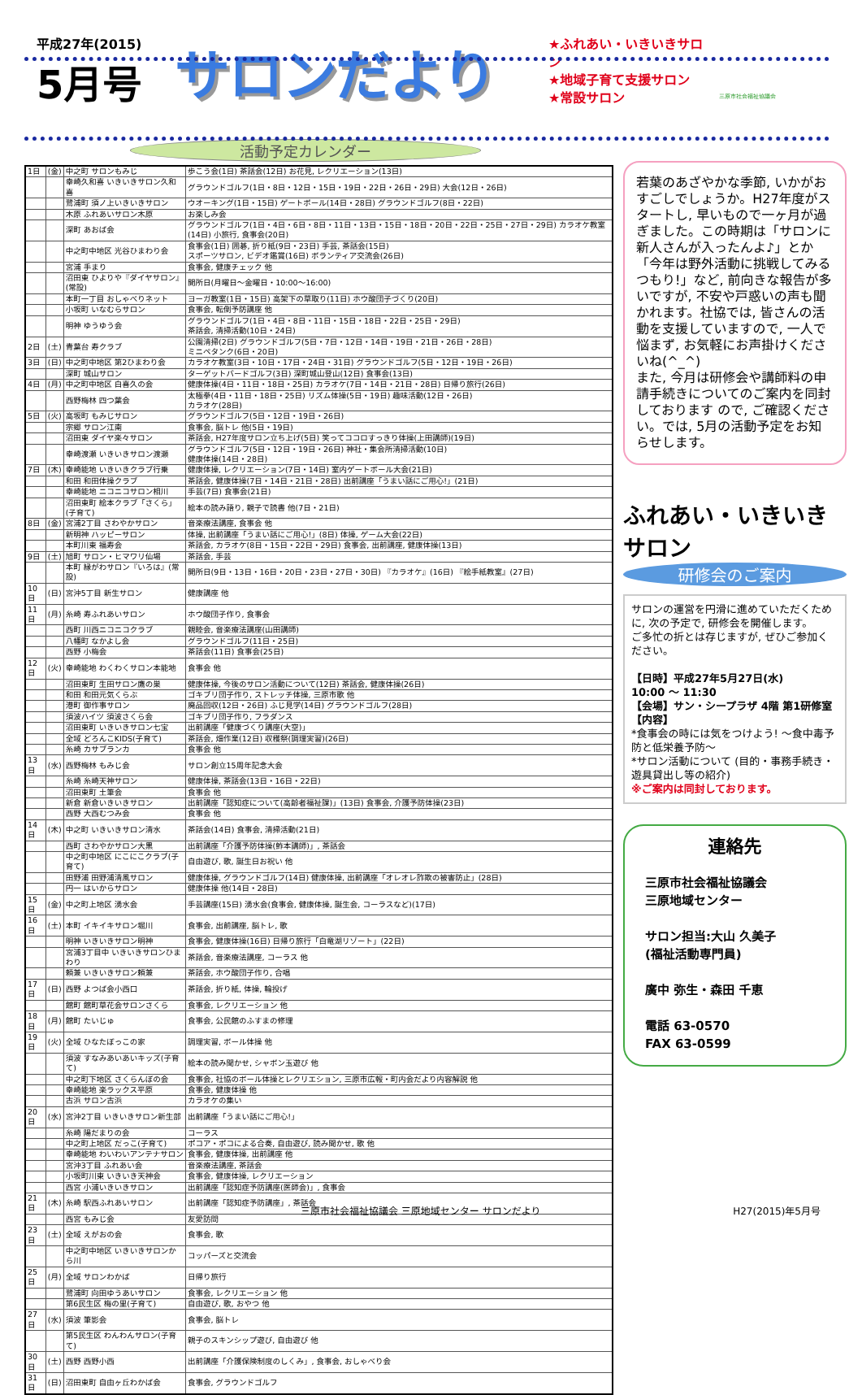平成27年(2015)
5月号
サロンだより
★ふれあい・いきいきサロン
★地域子育て支援サロン
★常設サロン
三原市社会福祉協議会
活動予定カレンダー
| 1日 | (金) | 中之町 サロンもみじ | 歩こう会(1日) 茶話会(12日) お花見, レクリエーション(13日) |
| | | 幸崎久和喜 いきいきサロン久和喜 | グラウンドゴルフ(1日・8日・12日・15日・19日・22日・26日・29日) 大会(12日・26日) |
| | | 鷺浦町 須ノ上いきいきサロン | ウオーキング(1日・15日) ゲートボール(14日・28日) グラウンドゴルフ(8日・22日) |
| | | 木原 ふれあいサロン木原 | お楽しみ会 |
| | | 深町 あおば会 | グラウンドゴルフ(1日・4日・6日・8日・11日・13日・15日・18日・20日・22日・25日・27日・29日) カラオケ教室(14日) 小旅行, 食事会(20日) |
| | | 中之町中地区 光谷ひまわり会 | 食事会(1日) 囲碁, 折り紙(9日・23日) 手芸, 茶話会(15日) スポーツサロン, ビデオ鑑賞(16日) ボランティア交流会(26日) |
| | | 宮浦 手まり | 食事会, 健康チェック 他 |
| | | 沼田東 ひよりや『ダイヤサロン』(常設) | 開所日(月曜日～金曜日・10:00～16:00) |
| | | 本町一丁目 おしゃべりネット | ヨーガ教室(1日・15日) 高架下の草取り(11日) ホウ酸団子づくり(20日) |
| | | 小坂町 いなむらサロン | 食事会, 転倒予防講座 他 |
| | | 明神 ゆうゆう会 | グラウンドゴルフ(1日・4日・8日・11日・15日・18日・22日・25日・29日) 茶話会, 清掃活動(10日・24日) |
| 2日 | (土) | 青葉台 寿クラブ | 公園清掃(2日) グラウンドゴルフ(5日・7日・12日・14日・19日・21日・26日・28日) ミニペタンク(6日・20日) |
| 3日 | (日) | 中之町中地区 第2ひまわり会 | カラオケ教室(3日・10日・17日・24日・31日) グラウンドゴルフ(5日・12日・19日・26日) |
| | | 深町 城山サロン | ターゲットバードゴルフ(3日) 深町城山登山(12日) 食事会(13日) |
| 4日 | (月) | 中之町中地区 白喜久の会 | 健康体操(4日・11日・18日・25日) カラオケ(7日・14日・21日・28日) 日帰り旅行(26日) |
| | | 西野梅林 四つ葉会 | 太極拳(4日・11日・18日・25日) リズム体操(5日・19日) 趣味活動(12日・26日) カラオケ(28日) |
| 5日 | (火) | 高坂町 もみじサロン | グラウンドゴルフ(5日・12日・19日・26日) |
| | | 宗郷 サロン江南 | 食事会, 脳トレ 他(5日・19日) |
| | | 沼田東 ダイヤ楽々サロン | 茶話会, H27年度サロン立ち上げ(5日) 笑ってココロすっきり体操(上田講師)(19日) |
| | | 幸崎渡瀬 いきいきサロン渡瀬 | グラウンドゴルフ(5日・12日・19日・26日) 神社・集会所清掃活動(10日) 健康体操(14日・28日) |
| 7日 | (木) | 幸崎能地 いきいきクラブ行乗 | 健康体操, レクリエーション(7日・14日) 室内ゲートボール大会(21日) |
| | | 和田 和田体操クラブ | 茶話会, 健康体操(7日・14日・21日・28日) 出前講座「うまい話にご用心!」(21日) |
| | | 幸崎能地 ニコニコサロン相川 | 手芸(7日) 食事会(21日) |
| | | 沼田東町 絵本クラブ「さくら」(子育て) | 絵本の読み語り, 親子で読書 他(7日・21日) |
| 8日 | (金) | 宮浦2丁目 さわやかサロン | 音楽療法講座, 食事会 他 |
| | | 新明神 ハッピーサロン | 体操, 出前講座「うまい話にご用心!」(8日) 体操, ゲーム大会(22日) |
| | | 本町川東 福寿会 | 茶話会, カラオケ(8日・15日・22日・29日) 食事会, 出前講座, 健康体操(13日) |
| 9日 | (土) | 旭町 サロン・ヒマワリ仙場 | 茶話会, 手芸 |
| | | 本町 縁がわサロン『いろは』(常設) | 開所日(9日・13日・16日・20日・23日・27日・30日) 『カラオケ』(16日) 『絵手紙教室』(27日) |
| 10日 | (日) | 宮沖5丁目 新生サロン | 健康講座 他 |
| 11日 | (月) | 糸崎 寿ふれあいサロン | ホウ酸団子作り, 食事会 |
| | | 西町 川西ニコニコクラブ | 親睦会, 音楽療法講座(山田講師) |
| | | 八幡町 なかよし会 | グラウンドゴルフ(11日・25日) |
| | | 西野 小梅会 | 茶話会(11日) 食事会(25日) |
| 12日 | (火) | 幸崎能地 わくわくサロン本能地 | 食事会 他 |
| | | 沼田東町 生田サロン鷹の巣 | 健康体操, 今後のサロン活動について(12日) 茶話会, 健康体操(26日) |
| | | 和田 和田元気くらぶ | ゴキブリ団子作り, ストレッチ体操, 三原市歌 他 |
| | | 港町 御作事サロン | 廃品回収(12日・26日) ふじ見学(14日) グラウンドゴルフ(28日) |
| | | 須波ハイツ 須波さくら会 | ゴキブリ団子作り, フラダンス |
| | | 沼田東町 いきいきサロン七宝 | 出前講座「健康づくり講座(大空)」 |
| | | 全域 どろんこKIDS(子育て) | 茶話会, 畑作業(12日) 収穫祭(調理実習)(26日) |
| | | 糸崎 カサブランカ | 食事会 他 |
| 13日 | (水) | 西野梅林 もみじ会 | サロン創立15周年記念大会 |
| | | 糸崎 糸崎天神サロン | 健康体操, 茶話会(13日・16日・22日) |
| | | 沼田東町 土筆会 | 食事会 他 |
| | | 新倉 新倉いきいきサロン | 出前講座「認知症について(高齢者福祉課)」(13日) 食事会, 介護予防体操(23日) |
| | | 西野 大西むつみ会 | 食事会 他 |
| 14日 | (木) | 中之町 いきいきサロン清水 | 茶話会(14日) 食事会, 清掃活動(21日) |
| | | 西町 さわやかサロン大黒 | 出前講座「介護予防体操(鮓本講師)」, 茶話会 |
| | | 中之町中地区 にこにこクラブ(子育て) | 自由遊び, 歌, 誕生日お祝い 他 |
| | | 田野浦 田野浦清風サロン | 健康体操, グラウンドゴルフ(14日) 健康体操, 出前講座「オレオレ詐欺の被害防止」(28日) |
| | | 円一 はいからサロン | 健康体操 他(14日・28日) |
| 15日 | (金) | 中之町上地区 湧水会 | 手芸講座(15日) 湧水会(食事会, 健康体操, 誕生会, コーラスなど)(17日) |
| 16日 | (土) | 本町 イキイキサロン堀川 | 食事会, 出前講座, 脳トレ, 歌 |
| | | 明神 いきいきサロン明神 | 食事会, 健康体操(16日) 日帰り旅行「白竜湖リゾート」(22日) |
| | | 宮浦3丁目中 いきいきサロンひまわり | 茶話会, 音楽療法講座, コーラス 他 |
| | | 頼兼 いきいきサロン頼兼 | 茶話会, ホウ酸団子作り, 合唱 |
| 17日 | (日) | 西野 よつば会小西口 | 茶話会, 折り紙, 体操, 輪投げ |
| | | 館町 館町草花会サロンさくら | 食事会, レクリエーション 他 |
| 18日 | (月) | 館町 たいじゅ | 食事会, 公民館のふすまの修理 |
| 19日 | (火) | 全域 ひなたぼっこの家 | 調理実習, ボール体操 他 |
| | | 須波 すなみあいあいキッズ(子育て) | 絵本の読み聞かせ, シャボン玉遊び 他 |
| | | 中之町下地区 さくらんぼの会 | 食事会, 社協のボール体操とレクリエション, 三原市広報・町内会だより内容解説 他 |
| | | 幸崎能地 楽ラックス平原 | 食事会, 健康体操 他 |
| | | 古浜 サロン古浜 | カラオケの集い |
| 20日 | (水) | 宮沖2丁目 いきいきサロン新生部 | 出前講座「うまい話にご用心!」 |
| | | 糸崎 陽だまりの会 | コーラス |
| | | 中之町上地区 だっこ(子育て) | ポコア・ポコによる合奏, 自由遊び, 読み聞かせ, 歌 他 |
| | | 幸崎能地 わいわいアンテナサロン | 食事会, 健康体操, 出前講座 他 |
| | | 宮沖3丁目 ふれあい会 | 音楽療法講座, 茶話会 |
| | | 小坂町川東 いきいき天神会 | 食事会, 健康体操, レクリエーション |
| | | 西宮 小浦いきいきサロン | 出前講座「認知症予防講座(医師会)」, 食事会 |
| 21日 | (木) | 糸崎 駅西ふれあいサロン | 出前講座「認知症予防講座」, 茶話会 |
| | | 西宮 もみじ会 | 友愛訪問 |
| 23日 | (土) | 全域 えがおの会 | 食事会, 歌 |
| | | 中之町中地区 いきいきサロンから川 | コッパーズと交流会 |
| 25日 | (月) | 全域 サロンわかば | 日帰り旅行 |
| | | 鷺浦町 向田ゆうあいサロン | 食事会, レクリエーション 他 |
| | | 第6民生区 梅の里(子育て) | 自由遊び, 歌, おやつ 他 |
| 27日 | (水) | 須波 筆影会 | 食事会, 脳トレ |
| | | 第5民生区 わんわんサロン(子育て) | 親子のスキンシップ遊び, 自由遊び 他 |
| 30日 | (土) | 西野 西野小西 | 出前講座「介護保険制度のしくみ」, 食事会, おしゃべり会 |
| 31日 | (日) | 沼田東町 自由ヶ丘わかば会 | 食事会, グラウンドゴルフ |
若葉のあざやかな季節, いかがおすごしでしょうか。H27年度がスタートし, 早いもので一ヶ月が過ぎました。この時期は「サロンに新人さんが入ったんよ♪」とか「今年は野外活動に挑戦してみるつもり!」など, 前向きな報告が多いですが, 不安や戸惑いの声も聞かれます。社協では, 皆さんの活動を支援していますので, 一人で悩まず, お気軽にお声掛けくださいね(^_^)
また, 今月は研修会や講師料の申請手続きについてのご案内を同封しております ので, ご確認ください。では, 5月の活動予定をお知らせします。
ふれあい・いきいきサロン
研修会のご案内
サロンの運営を円滑に進めていただくために, 次の予定で, 研修会を開催します。
ご多忙の折とは存じますが, ぜひご参加ください。
【日時】平成27年5月27日(水)
10:00 ～ 11:30
【会場】サン・シープラザ 4階 第1研修室
【内容】
*食事会の時には気をつけよう! ～食中毒予防と低栄養予防～
*サロン活動について (目的・事務手続き・遊具貸出し等の紹介)
※ご案内は同封しております。
連絡先
三原市社会福祉協議会
三原地域センター
サロン担当:大山 久美子
(福祉活動専門員)
廣中 弥生・森田 千恵
電話 63-0570
FAX 63-0599
三原市社会福祉協議会 三原地域センター サロンだより H27(2015)年5月号